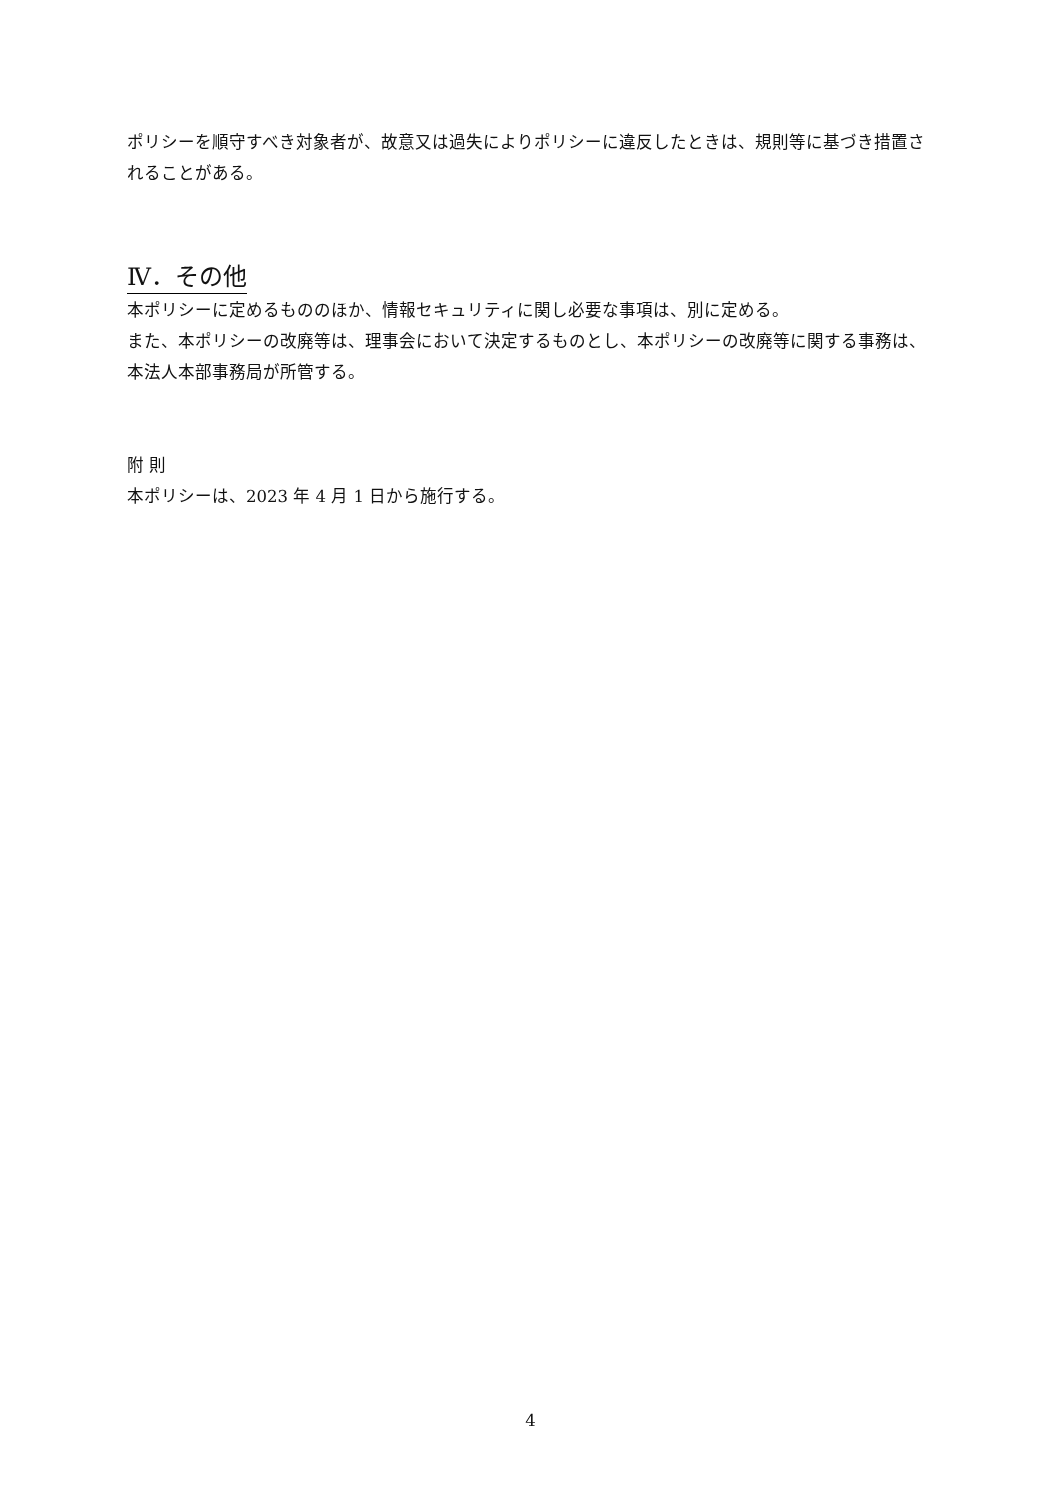ポリシーを順守すべき対象者が、故意又は過失によりポリシーに違反したときは、規則等に基づき措置されることがある。
Ⅳ．その他
本ポリシーに定めるもののほか、情報セキュリティに関し必要な事項は、別に定める。
また、本ポリシーの改廃等は、理事会において決定するものとし、本ポリシーの改廃等に関する事務は、本法人本部事務局が所管する。
附 則
本ポリシーは、2023 年 4 月 1 日から施行する。
4